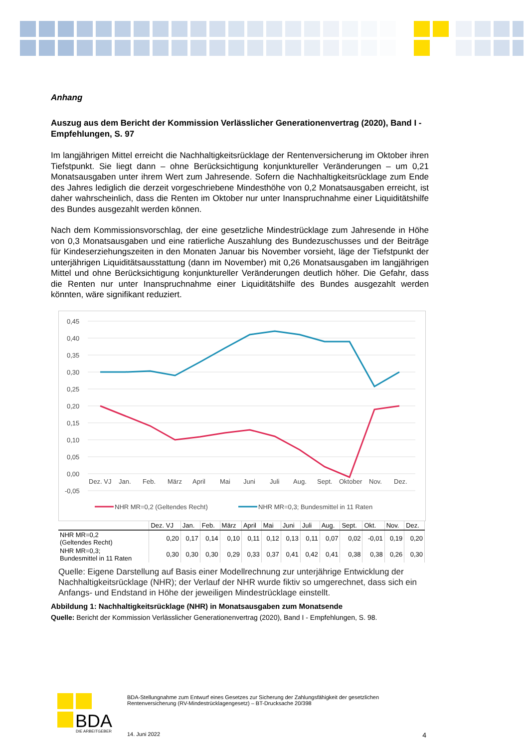Anhang
Auszug aus dem Bericht der Kommission Verlässlicher Generationenvertrag (2020), Band I - Empfehlungen, S. 97
Im langjährigen Mittel erreicht die Nachhaltigkeitsrücklage der Rentenversicherung im Oktober ihren Tiefstpunkt. Sie liegt dann – ohne Berücksichtigung konjunktureller Veränderungen – um 0,21 Monatsausgaben unter ihrem Wert zum Jahresende. Sofern die Nachhaltigkeitsrücklage zum Ende des Jahres lediglich die derzeit vorgeschriebene Mindesthöhe von 0,2 Monatsausgaben erreicht, ist daher wahrscheinlich, dass die Renten im Oktober nur unter Inanspruchnahme einer Liquiditätshilfe des Bundes ausgezahlt werden können.
Nach dem Kommissionsvorschlag, der eine gesetzliche Mindestrücklage zum Jahresende in Höhe von 0,3 Monatsausgaben und eine ratierliche Auszahlung des Bundezuschusses und der Beiträge für Kindeserziehungszeiten in den Monaten Januar bis November vorsieht, läge der Tiefstpunkt der unterjährigen Liquiditätsausstattung (dann im November) mit 0,26 Monatsausgaben im langjährigen Mittel und ohne Berücksichtigung konjunktureller Veränderungen deutlich höher. Die Gefahr, dass die Renten nur unter Inanspruchnahme einer Liquiditätshilfe des Bundes ausgezahlt werden könnten, wäre signifikant reduziert.
0,45
0,40
0,35
0,30
0,25
0,20
0,15
0,10
0,05
0,00
-0,05
Dez. VJ
Jan.
Feb.
März
April
Mai
Juni
Juli
Aug.
Sept.
Oktober
Nov.
Dez.
NHR MR=0,2 (Geltendes Recht)
NHR MR=0,3; Bundesmittel in 11 Raten
| | Dez. VJ | Jan. | Feb. | März | April | Mai | Juni | Juli | Aug. | Sept. | Okt. | Nov. | Dez. |
| --- | --- | --- | --- | --- | --- | --- | --- | --- | --- | --- | --- | --- | --- |
| NHR MR=0,2 (Geltendes Recht) | 0,20 | 0,17 | 0,14 | 0,10 | 0,11 | 0,12 | 0,13 | 0,11 | 0,07 | 0,02 | -0,01 | 0,19 | 0,20 |
| NHR MR=0,3; Bundesmittel in 11 Raten | 0,30 | 0,30 | 0,30 | 0,29 | 0,33 | 0,37 | 0,41 | 0,42 | 0,41 | 0,38 | 0,38 | 0,26 | 0,30 |
Quelle: Eigene Darstellung auf Basis einer Modellrechnung zur unterjährige Entwicklung der Nachhaltigkeitsrücklage (NHR); der Verlauf der NHR wurde fiktiv so umgerechnet, dass sich ein Anfangs- und Endstand in Höhe der jeweiligen Mindestrücklage einstellt.
Abbildung 1: Nachhaltigkeitsrücklage (NHR) in Monatsausgaben zum Monatsende
Quelle: Bericht der Kommission Verlässlicher Generationenvertrag (2020), Band I - Empfehlungen, S. 98.
BDA
DIE ARBEITGEBER
BDA-Stellungnahme zum Entwurf eines Gesetzes zur Sicherung der Zahlungsfähigkeit der gesetzlichen Rentenversicherung (RV-Mindestrücklagengesetz) – BT-Drucksache 20/398
14. Juni 2022 4